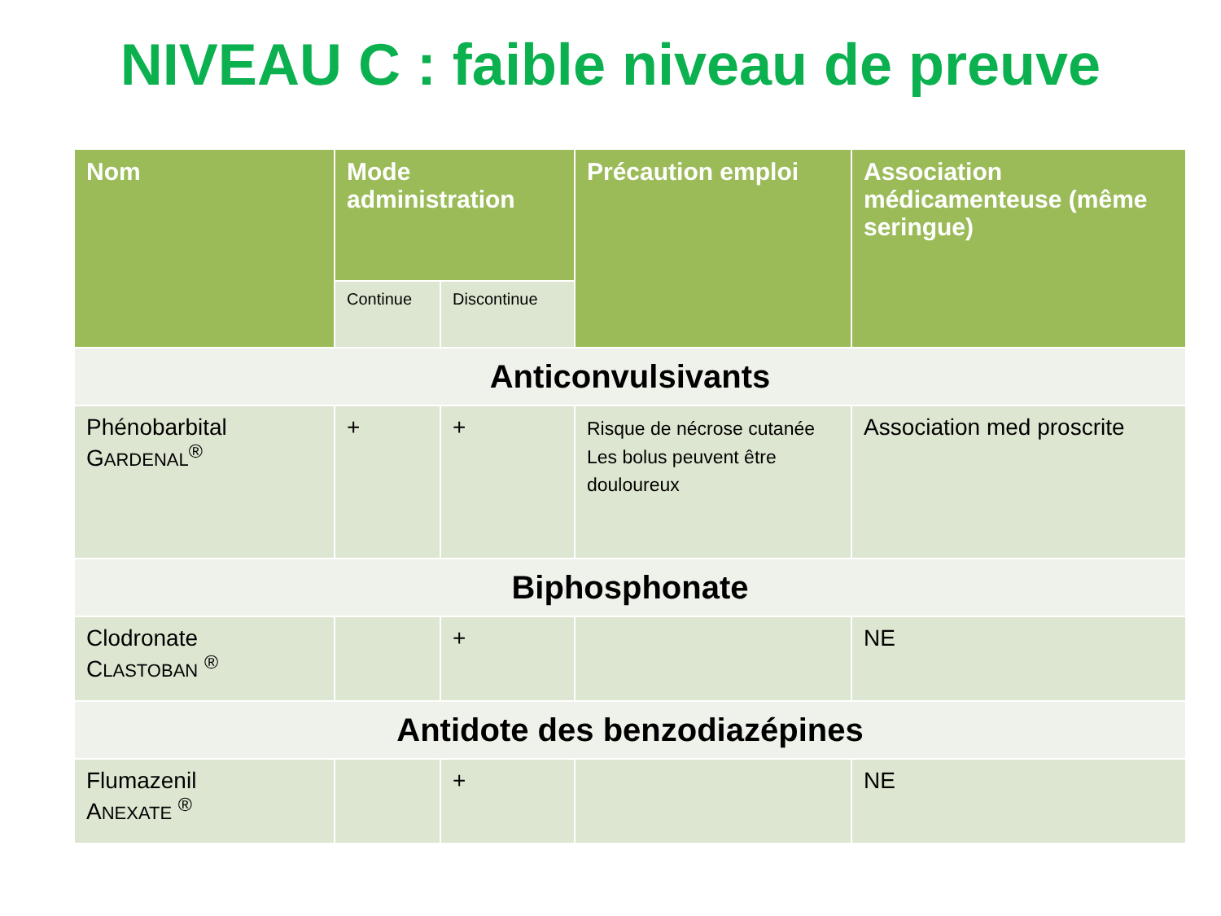NIVEAU C : faible niveau de preuve
| Nom | Mode administration | | Précaution emploi | Association médicamenteuse (même seringue) |
| --- | --- | --- | --- | --- |
| | Continue | Discontinue | | |
| Anticonvulsivants | | | | |
| Phénobarbital G ARDENAL<sup>®</sup> | + | + | Risque de nécrose cutanée Les bolus peuvent être douloureux | Association med proscrite |
| Biphosphonate | | | | |
| Clodronate C LASTOBAN <sup>®</sup> | | + | | NE |
| Antidote des benzodiazépines | | | | |
| Flumazenil A NEXATE <sup>®</sup> | | + | | NE |